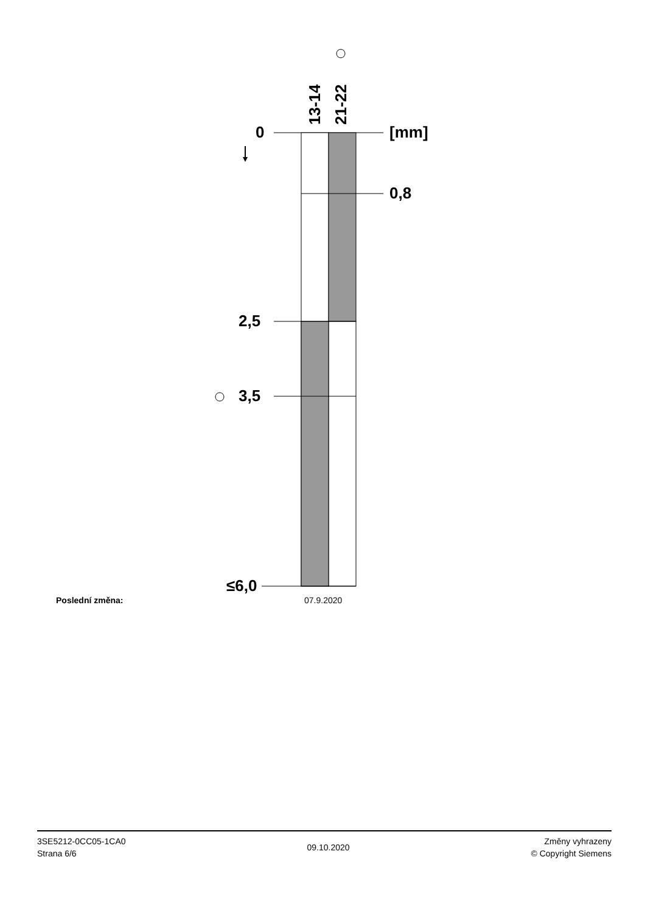13-14 21-22
0 [mm]
0,8
2,5
3,5
≤6,0
Poslední změna: 07.9.2020
3SE5212-0CC05-1CA0
Strana 6/6
09.10.2020
Změny vyhrazeny
© Copyright Siemens